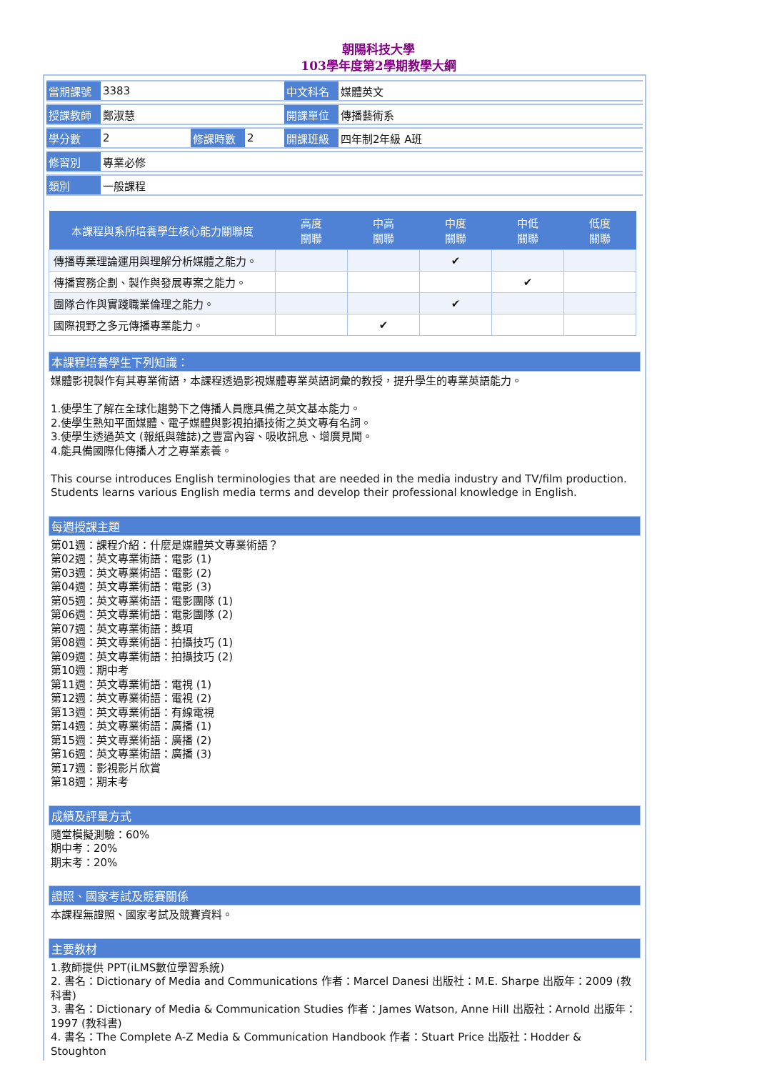朝陽科技大學
103學年度第2學期教學大綱
| 當期課號 | 3383 | | | 中文科名 | 媒體英文 |
| 授課教師 | 鄭淑慧 | | | 開課單位 | 傳播藝術系 |
| 學分數 | 2 | 修課時數 | 2 | 開課班級 | 四年制2年級 A班 |
| 修習別 | 專業必修 | | | | |
| 類別 | 一般課程 | | | | |
| 本課程與系所培養學生核心能力關聯度 | 高度 關聯 | 中高 關聯 | 中度 關聯 | 中低 關聯 | 低度 關聯 |
| --- | --- | --- | --- | --- | --- |
| 傳播專業理論運用與理解分析媒體之能力。 | | | ✔ | | |
| 傳播實務企劃、製作與發展專案之能力。 | | | | ✔ | |
| 團隊合作與實踐職業倫理之能力。 | | | ✔ | | |
| 國際視野之多元傳播專業能力。 | | ✔ | | | |
本課程培養學生下列知識：
媒體影視製作有其專業術語，本課程透過影視媒體專業英語詞彙的教授，提升學生的專業英語能力。
1.使學生了解在全球化趨勢下之傳播人員應具備之英文基本能力。
2.使學生熟知平面媒體、電子媒體與影視拍攝技術之英文專有名詞。
3.使學生透過英文 (報紙與雜誌)之豐富內容、吸收訊息、增廣見聞。
4.能具備國際化傳播人才之專業素養。
This course introduces English terminologies that are needed in the media industry and TV/film production. Students learns various English media terms and develop their professional knowledge in English.
每週授課主題
第01週：課程介紹：什麼是媒體英文專業術語？
第02週：英文專業術語：電影 (1)
第03週：英文專業術語：電影 (2)
第04週：英文專業術語：電影 (3)
第05週：英文專業術語：電影團隊 (1)
第06週：英文專業術語：電影團隊 (2)
第07週：英文專業術語：獎項
第08週：英文專業術語：拍攝技巧 (1)
第09週：英文專業術語：拍攝技巧 (2)
第10週：期中考
第11週：英文專業術語：電視 (1)
第12週：英文專業術語：電視 (2)
第13週：英文專業術語：有線電視
第14週：英文專業術語：廣播 (1)
第15週：英文專業術語：廣播 (2)
第16週：英文專業術語：廣播 (3)
第17週：影視影片欣賞
第18週：期末考
成績及評量方式
隨堂模擬測驗：60%
期中考：20%
期末考：20%
證照、國家考試及競賽關係
本課程無證照、國家考試及競賽資料。
主要教材
1.教師提供 PPT(iLMS數位學習系統)
2. 書名：Dictionary of Media and Communications 作者：Marcel Danesi 出版社：M.E. Sharpe 出版年：2009 (教科書)
3. 書名：Dictionary of Media & Communication Studies 作者：James Watson, Anne Hill 出版社：Arnold 出版年：1997 (教科書)
4. 書名：The Complete A-Z Media & Communication Handbook 作者：Stuart Price 出版社：Hodder & Stoughton